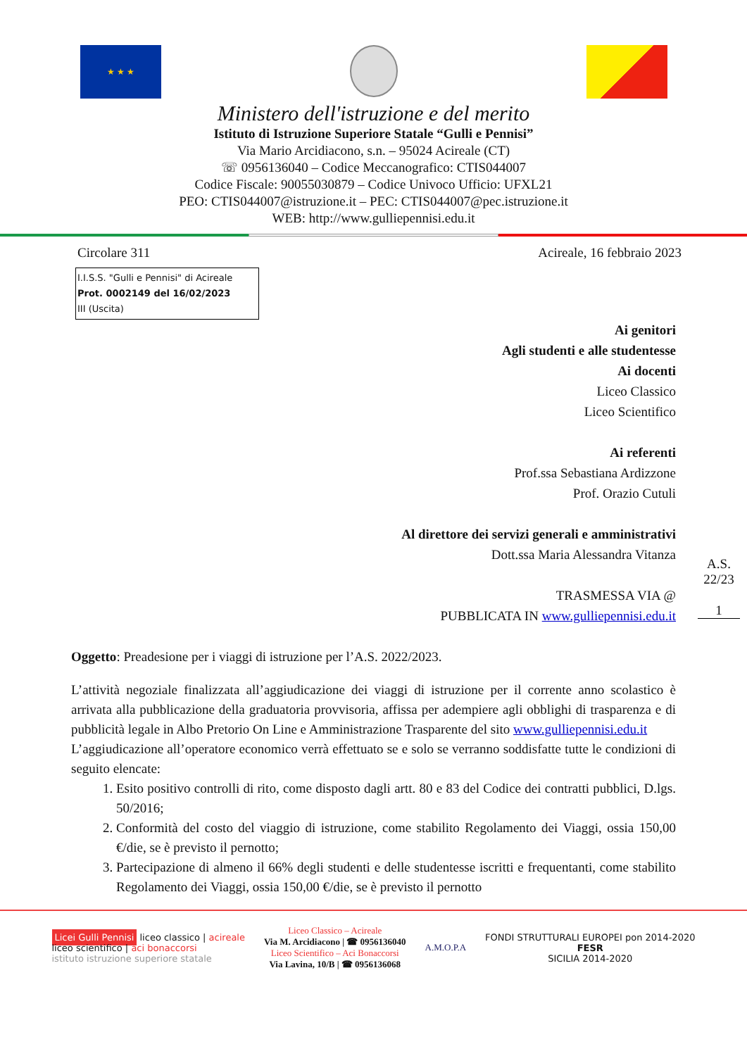★ ★ ★
Ministero dell'istruzione e del merito
Istituto di Istruzione Superiore Statale “Gulli e Pennisi”
Via Mario Arcidiacono, s.n. – 95024 Acireale (CT)
☏ 0956136040 – Codice Meccanografico: CTIS044007
Codice Fiscale: 90055030879 – Codice Univoco Ufficio: UFXL21
PEO: CTIS044007@istruzione.it – PEC: CTIS044007@pec.istruzione.it
WEB: http://www.gulliepennisi.edu.it
Circolare 311 Acireale, 16 febbraio 2023
I.I.S.S. "Gulli e Pennisi" di Acireale
Prot. 0002149 del 16/02/2023
III (Uscita)
Ai genitori
Agli studenti e alle studentesse
Ai docenti
Liceo Classico
Liceo Scientifico
Ai referenti
Prof.ssa Sebastiana Ardizzone
Prof. Orazio Cutuli
Al direttore dei servizi generali e amministrativi
Dott.ssa Maria Alessandra Vitanza
TRASMESSA VIA @
PUBBLICATA IN www.gulliepennisi.edu.it
A.S. 22/23
1
Oggetto: Preadesione per i viaggi di istruzione per l’A.S. 2022/2023.
L’attività negoziale finalizzata all’aggiudicazione dei viaggi di istruzione per il corrente anno scolastico è arrivata alla pubblicazione della graduatoria provvisoria, affissa per adempiere agli obblighi di trasparenza e di pubblicità legale in Albo Pretorio On Line e Amministrazione Trasparente del sito www.gulliepennisi.edu.it
L’aggiudicazione all’operatore economico verrà effettuato se e solo se verranno soddisfatte tutte le condizioni di seguito elencate:
1. Esito positivo controlli di rito, come disposto dagli artt. 80 e 83 del Codice dei contratti pubblici, D.lgs. 50/2016;
2. Conformità del costo del viaggio di istruzione, come stabilito Regolamento dei Viaggi, ossia 150,00 €/die, se è previsto il pernotto;
3. Partecipazione di almeno il 66% degli studenti e delle studentesse iscritti e frequentanti, come stabilito Regolamento dei Viaggi, ossia 150,00 €/die, se è previsto il pernotto
Licei Gulli Pennisi liceo classico | acireale
liceo scientifico | aci bonaccorsi
istituto istruzione superiore statale
Liceo Classico – Acireale
Via M. Arcidiacono | ☎ 0956136040
Liceo Scientifico – Aci Bonaccorsi
Via Lavina, 10/B | ☎ 0956136068
A.M.O.P.A
FONDI STRUTTURALI EUROPEI pon 2014-2020
FESR
SICILIA 2014-2020